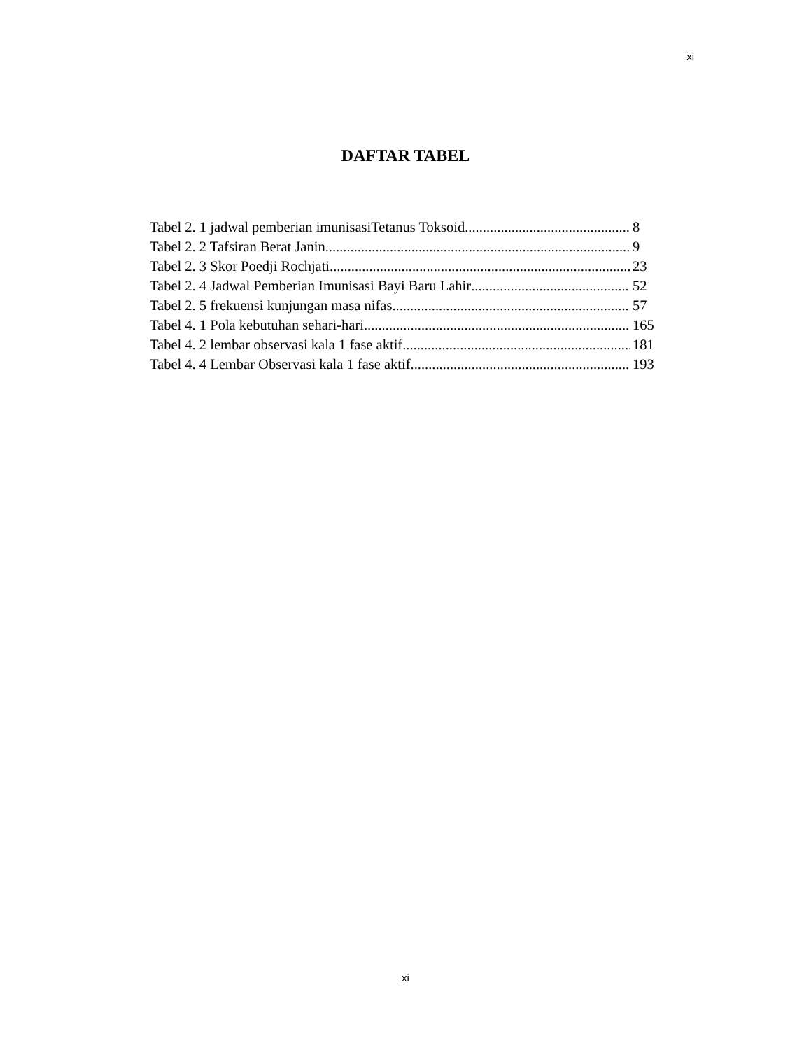xi
DAFTAR TABEL
Tabel 2. 1 jadwal pemberian imunisasiTetanus Toksoid 8
Tabel 2. 2 Tafsiran Berat Janin 9
Tabel 2. 3 Skor Poedji Rochjati 23
Tabel 2. 4 Jadwal Pemberian Imunisasi Bayi Baru Lahir 52
Tabel 2. 5 frekuensi kunjungan masa nifas 57
Tabel 4. 1 Pola kebutuhan sehari-hari 165
Tabel 4. 2 lembar observasi kala 1 fase aktif 181
Tabel 4. 4 Lembar Observasi kala 1 fase aktif 193
xi